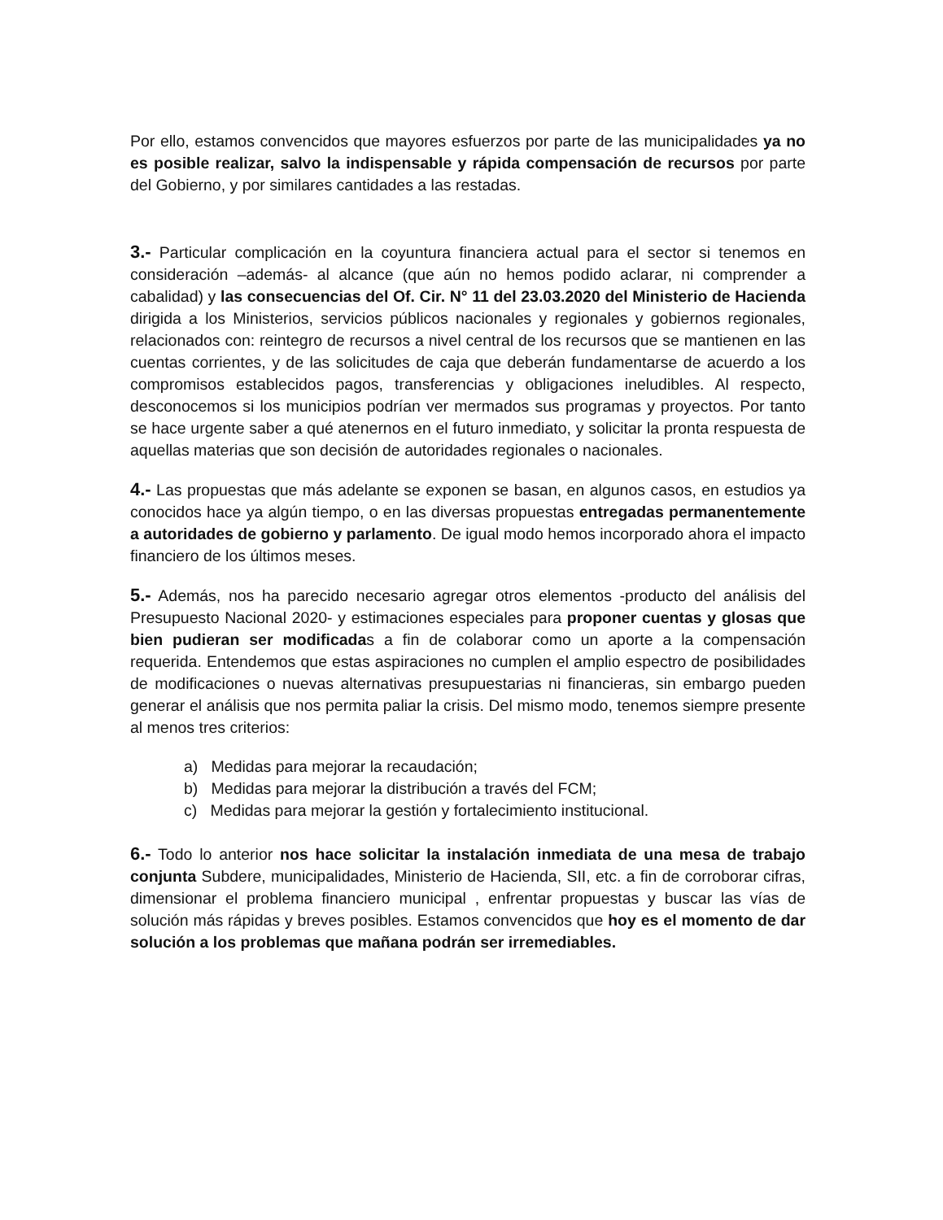Por ello, estamos convencidos que mayores esfuerzos por parte de las municipalidades ya no es posible realizar, salvo la indispensable y rápida compensación de recursos por parte del Gobierno, y por similares cantidades a las restadas.
3.- Particular complicación en la coyuntura financiera actual para el sector si tenemos en consideración –además- al alcance (que aún no hemos podido aclarar, ni comprender a cabalidad) y las consecuencias del Of. Cir. N° 11 del 23.03.2020 del Ministerio de Hacienda dirigida a los Ministerios, servicios públicos nacionales y regionales y gobiernos regionales, relacionados con: reintegro de recursos a nivel central de los recursos que se mantienen en las cuentas corrientes, y de las solicitudes de caja que deberán fundamentarse de acuerdo a los compromisos establecidos pagos, transferencias y obligaciones ineludibles. Al respecto, desconocemos si los municipios podrían ver mermados sus programas y proyectos. Por tanto se hace urgente saber a qué atenernos en el futuro inmediato, y solicitar la pronta respuesta de aquellas materias que son decisión de autoridades regionales o nacionales.
4.- Las propuestas que más adelante se exponen se basan, en algunos casos, en estudios ya conocidos hace ya algún tiempo, o en las diversas propuestas entregadas permanentemente a autoridades de gobierno y parlamento. De igual modo hemos incorporado ahora el impacto financiero de los últimos meses.
5.- Además, nos ha parecido necesario agregar otros elementos -producto del análisis del Presupuesto Nacional 2020- y estimaciones especiales para proponer cuentas y glosas que bien pudieran ser modificadas a fin de colaborar como un aporte a la compensación requerida. Entendemos que estas aspiraciones no cumplen el amplio espectro de posibilidades de modificaciones o nuevas alternativas presupuestarias ni financieras, sin embargo pueden generar el análisis que nos permita paliar la crisis. Del mismo modo, tenemos siempre presente al menos tres criterios:
a) Medidas para mejorar la recaudación;
b) Medidas para mejorar la distribución a través del FCM;
c) Medidas para mejorar la gestión y fortalecimiento institucional.
6.- Todo lo anterior nos hace solicitar la instalación inmediata de una mesa de trabajo conjunta Subdere, municipalidades, Ministerio de Hacienda, SII, etc. a fin de corroborar cifras, dimensionar el problema financiero municipal , enfrentar propuestas y buscar las vías de solución más rápidas y breves posibles. Estamos convencidos que hoy es el momento de dar solución a los problemas que mañana podrán ser irremediables.